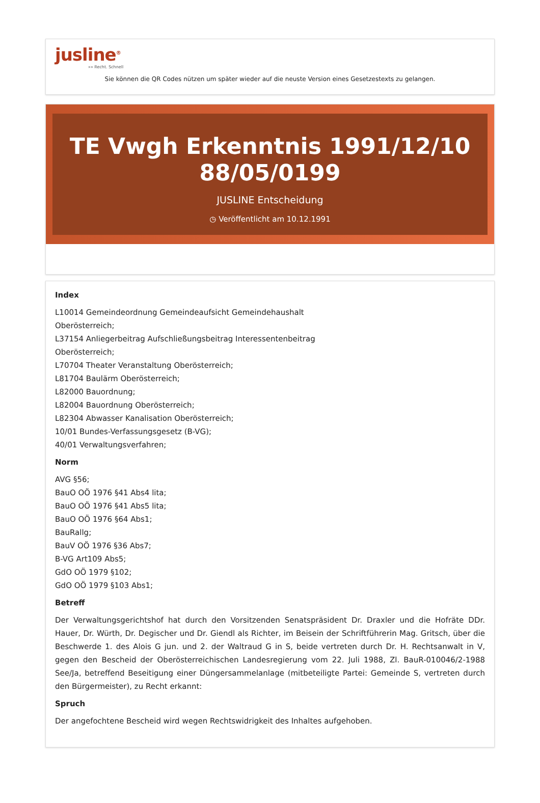jusline<sup>®</sup>
»» Recht. Schnell
Sie können die QR Codes nützen um später wieder auf die neuste Version eines Gesetzestexts zu gelangen.
TE Vwgh Erkenntnis 1991/12/10
88/05/0199
JUSLINE Entscheidung
◷ Veröffentlicht am 10.12.1991
Index
L10014 Gemeindeordnung Gemeindeaufsicht Gemeindehaushalt
Oberösterreich;
L37154 Anliegerbeitrag Aufschließungsbeitrag Interessentenbeitrag
Oberösterreich;
L70704 Theater Veranstaltung Oberösterreich;
L81704 Baulärm Oberösterreich;
L82000 Bauordnung;
L82004 Bauordnung Oberösterreich;
L82304 Abwasser Kanalisation Oberösterreich;
10/01 Bundes-Verfassungsgesetz (B-VG);
40/01 Verwaltungsverfahren;
Norm
AVG §56;
BauO OÖ 1976 §41 Abs4 lita;
BauO OÖ 1976 §41 Abs5 lita;
BauO OÖ 1976 §64 Abs1;
BauRallg;
BauV OÖ 1976 §36 Abs7;
B-VG Art109 Abs5;
GdO OÖ 1979 §102;
GdO OÖ 1979 §103 Abs1;
Betreff
Der Verwaltungsgerichtshof hat durch den Vorsitzenden Senatspräsident Dr. Draxler und die Hofräte DDr. Hauer, Dr. Würth, Dr. Degischer und Dr. Giendl als Richter, im Beisein der Schriftführerin Mag. Gritsch, über die Beschwerde 1. des Alois G jun. und 2. der Waltraud G in S, beide vertreten durch Dr. H. Rechtsanwalt in V, gegen den Bescheid der Oberösterreichischen Landesregierung vom 22. Juli 1988, Zl. BauR-010046/2-1988 See/Ja, betreffend Beseitigung einer Düngersammelanlage (mitbeteiligte Partei: Gemeinde S, vertreten durch den Bürgermeister), zu Recht erkannt:
Spruch
Der angefochtene Bescheid wird wegen Rechtswidrigkeit des Inhaltes aufgehoben.